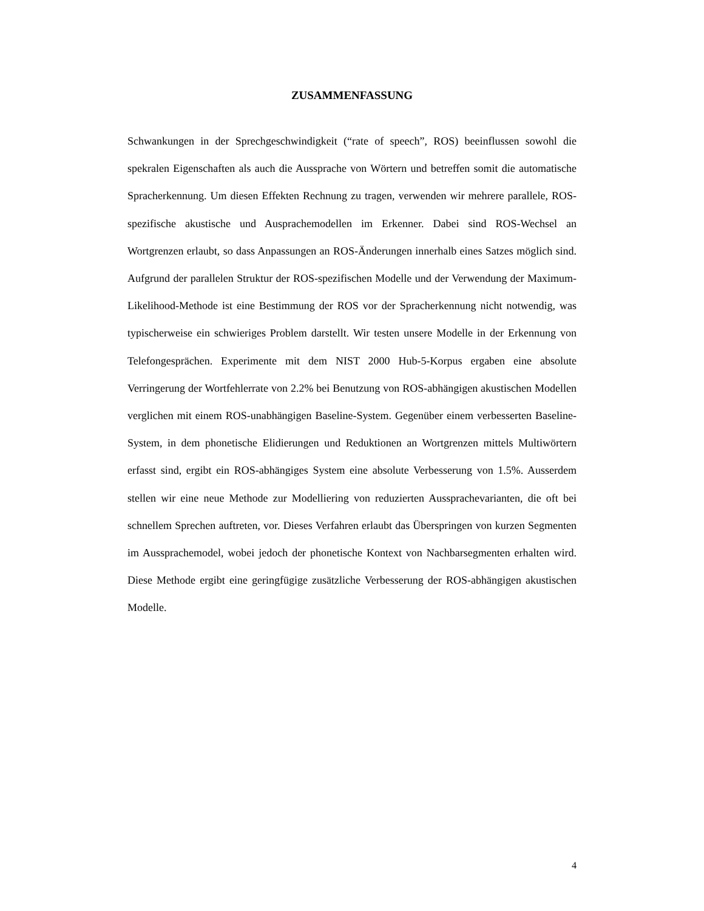ZUSAMMENFASSUNG
Schwankungen in der Sprechgeschwindigkeit (“rate of speech”, ROS) beeinflussen sowohl die spekralen Eigenschaften als auch die Aussprache von Wörtern und betreffen somit die automatische Spracherkennung. Um diesen Effekten Rechnung zu tragen, verwenden wir mehrere parallele, ROS-spezifische akustische und Ausprachemodellen im Erkenner. Dabei sind ROS-Wechsel an Wortgrenzen erlaubt, so dass Anpassungen an ROS-Änderungen innerhalb eines Satzes möglich sind. Aufgrund der parallelen Struktur der ROS-spezifischen Modelle und der Verwendung der Maximum-Likelihood-Methode ist eine Bestimmung der ROS vor der Spracherkennung nicht notwendig, was typischerweise ein schwieriges Problem darstellt. Wir testen unsere Modelle in der Erkennung von Telefongesprächen. Experimente mit dem NIST 2000 Hub-5-Korpus ergaben eine absolute Verringerung der Wortfehlerrate von 2.2% bei Benutzung von ROS-abhängigen akustischen Modellen verglichen mit einem ROS-unabhängigen Baseline-System. Gegenüber einem verbesserten Baseline-System, in dem phonetische Elidierungen und Reduktionen an Wortgrenzen mittels Multiwörtern erfasst sind, ergibt ein ROS-abhängiges System eine absolute Verbesserung von 1.5%. Ausserdem stellen wir eine neue Methode zur Modelliering von reduzierten Aussprachevarianten, die oft bei schnellem Sprechen auftreten, vor. Dieses Verfahren erlaubt das Überspringen von kurzen Segmenten im Aussprachemodel, wobei jedoch der phonetische Kontext von Nachbarsegmenten erhalten wird. Diese Methode ergibt eine geringfügige zusätzliche Verbesserung der ROS-abhängigen akustischen Modelle.
4